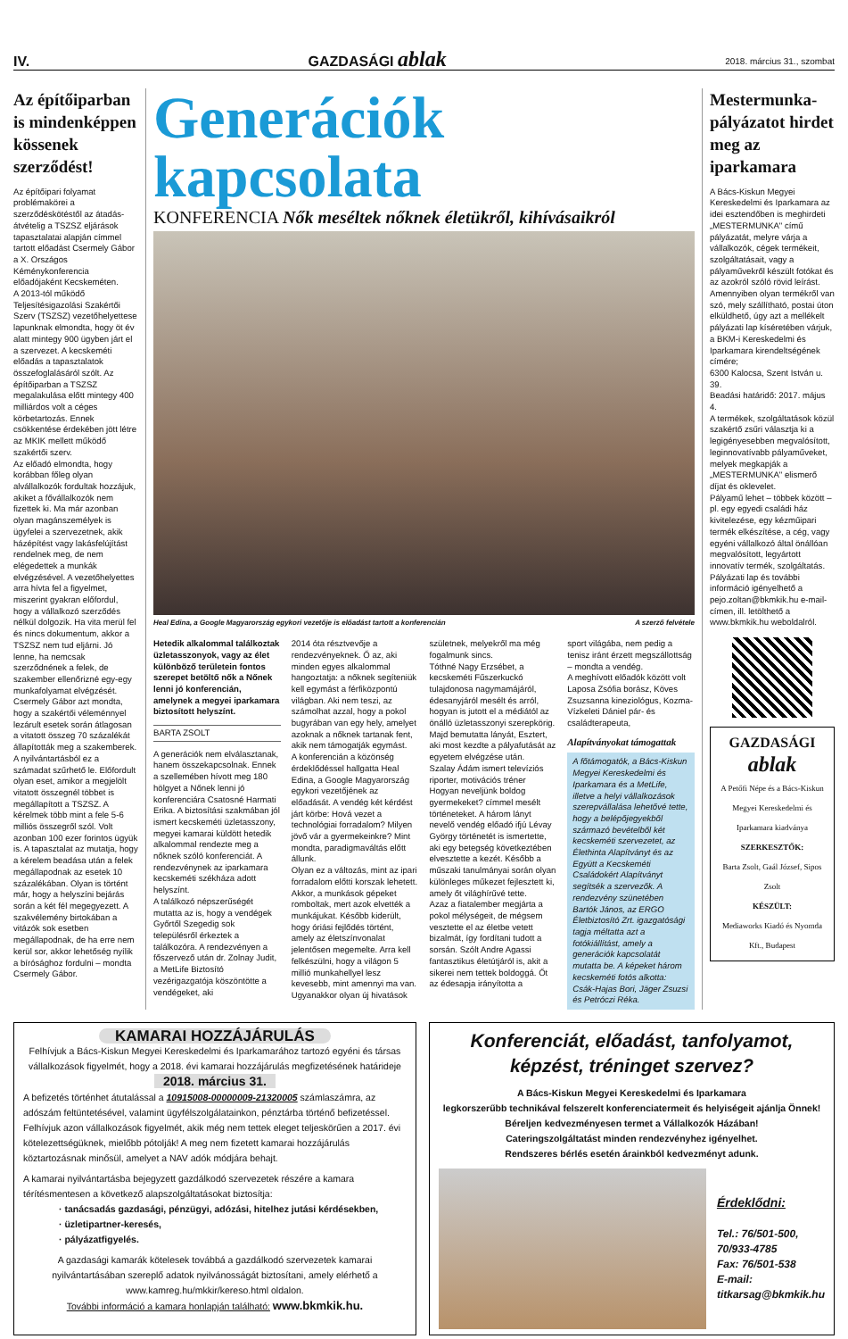IV. GAZDASÁGI ablak 2018. március 31., szombat
Az építőiparban is mindenképpen kössenek szerződést!
Az építőipari folyamat problémakörei a szerződéskötéstől az átadás-átvételig a TSZSZ eljárások tapasztalatai alapján címmel tartott előadást Csermely Gábor a X. Országos Kéménykonferencia előadójaként Kecskeméten.
A 2013-tól működő Teljesítésigazolási Szakértői Szerv (TSZSZ) vezetőhelyettese lapunknak elmondta, hogy öt év alatt mintegy 900 ügyben járt el a szervezet. A kecskeméti előadás a tapasztalatok összefoglalásáról szólt. Az építőiparban a TSZSZ megalakulása előtt mintegy 400 milliárdos volt a céges körbetartozás. Ennek csökkentése érdekében jött létre az MKIK mellett működő szakértői szerv.
Az előadó elmondta, hogy korábban főleg olyan alvállalkozók fordultak hozzájuk, akiket a fővállalkozók nem fizettek ki. Ma már azonban olyan magánszemélyek is ügyfelei a szervezetnek, akik házépítést vagy lakásfelújítást rendelnek meg, de nem elégedettek a munkák elvégzésével. A vezetőhelyettes arra hívta fel a figyelmet, miszerint gyakran előfordul, hogy a vállalkozó szerződés nélkül dolgozik. Ha vita merül fel és nincs dokumentum, akkor a TSZSZ nem tud eljárni. Jó lenne, ha nemcsak szerződnének a felek, de szakember ellenőrizné egy-egy munkafolyamat elvégzését.
Csermely Gábor azt mondta, hogy a szakértői véleménnyel lezárult esetek során átlagosan a vitatott összeg 70 százalékát állapították meg a szakemberek. A nyilvántartásból ez a számadat szűrhető le. Előfordult olyan eset, amikor a megjelölt vitatott összegnél többet is megállapított a TSZSZ. A kérelmek több mint a fele 5-6 milliós összegről szól. Volt azonban 100 ezer forintos ügyük is. A tapasztalat az mutatja, hogy a kérelem beadása után a felek megállapodnak az esetek 10 százalékában. Olyan is történt már, hogy a helyszíni bejárás során a két fél megegyezett. A szakvélemény birtokában a vitázók sok esetben megállapodnak, de ha erre nem kerül sor, akkor lehetőség nyílik a bírósághoz fordulni – mondta Csermely Gábor.
Generációk kapcsolata
KONFERENCIA Nők meséltek nőknek életükről, kihívásaikról
Heal Edina, a Google Magyarország egykori vezetője is előadást tartott a konferencián A szerző felvétele
Hetedik alkalommal találkoztak üzletasszonyok, vagy az élet különböző területein fontos szerepet betöltő nők a Nőnek lenni jó konferencián, amelynek a megyei iparkamara biztosított helyszínt.
BARTA ZSOLT
A generációk nem elválasztanak, hanem összekapcsolnak. Ennek a szellemében hívott meg 180 hölgyet a Nőnek lenni jó konferenciára Csatosné Harmati Erika. A biztosítási szakmában jól ismert kecskeméti üzletasszony, megyei kamarai küldött hetedik alkalommal rendezte meg a nőknek szóló konferenciát. A rendezvénynek az iparkamara kecskeméti székháza adott helyszínt.
A találkozó népszerűségét mutatta az is, hogy a vendégek Győrtől Szegedig sok településről érkeztek a találkozóra. A rendezvényen a főszervező után dr. Zolnay Judit, a MetLife Biztosító vezérigazgatója köszöntötte a vendégeket, aki
2014 óta résztvevője a rendezvényeknek. Ő az, aki minden egyes alkalommal hangoztatja: a nőknek segíteniük kell egymást a férfiközpontú világban. Aki nem teszi, az számolhat azzal, hogy a pokol bugyrában van egy hely, amelyet azoknak a nőknek tartanak fent, akik nem támogatják egymást.
A konferencián a közönség érdeklődéssel hallgatta Heal Edina, a Google Magyarország egykori vezetőjének az előadását. A vendég két kérdést járt körbe: Hová vezet a technológiai forradalom? Milyen jövő vár a gyermekeinkre? Mint mondta, paradigmaváltás előtt állunk.
Olyan ez a változás, mint az ipari forradalom előtti korszak lehetett. Akkor, a munkások gépeket romboltak, mert azok elvették a munkájukat. Később kiderült, hogy óriási fejlődés történt, amely az életszínvonalat jelentősen megemelte. Arra kell felkészülni, hogy a világon 5 millió munkahellyel lesz kevesebb, mint amennyi ma van. Ugyanakkor olyan új hivatások
születnek, melyekről ma még fogalmunk sincs.
Tóthné Nagy Erzsébet, a kecskeméti Fűszerkuckó tulajdonosa nagymamájáról, édesanyjáról mesélt és arról, hogyan is jutott el a médiától az önálló üzletasszonyi szerepkörig. Majd bemutatta lányát, Esztert, aki most kezdte a pályafutását az egyetem elvégzése után.
Szalay Ádám ismert televíziós riporter, motivációs tréner Hogyan neveljünk boldog gyermekeket? címmel mesélt történeteket. A három lányt nevelő vendég előadó ifjú Lévay György történetét is ismertette, aki egy betegség következtében elvesztette a kezét. Később a műszaki tanulmányai során olyan különleges műkezet fejlesztett ki, amely őt világhírűvé tette.
Azaz a fiatalember megjárta a pokol mélységeit, de mégsem vesztette el az életbe vetett bizalmát, így fordítani tudott a sorsán. Szólt Andre Agassi fantasztikus életútjáról is, akit a sikerei nem tettek boldoggá. Őt az édesapja irányította a
sport világába, nem pedig a tenisz iránt érzett megszállottság – mondta a vendég.
A meghívott előadók között volt Laposa Zsófia borász, Köves Zsuzsanna kineziológus, Kozma-Vízkeleti Dániel pár- és családterapeuta,
Alapítványokat támogattak
A főtámogatók, a Bács-Kiskun Megyei Kereskedelmi és Iparkamara és a MetLife, illetve a helyi vállalkozások szerepvállalása lehetővé tette, hogy a belépőjegyekből származó bevételből két kecskeméti szervezetet, az Élethinta Alapítványt és az Együtt a Kecskeméti Családokért Alapítványt segítsék a szervezők. A rendezvény szünetében Bartók János, az ERGO Életbiztosító Zrt. igazgatósági tagja méltatta azt a fotókiállítást, amely a generációk kapcsolatát mutatta be. A képeket három kecskeméti fotós alkotta: Csák-Hajas Bori, Jäger Zsuzsi és Petróczi Réka.
Mestermunka-pályázatot hirdet meg az iparkamara
A Bács-Kiskun Megyei Kereskedelmi és Iparkamara az idei esztendőben is meghirdeti „MESTERMUNKA" című pályázatát, melyre várja a vállalkozók, cégek termékeit, szolgáltatásait, vagy a pályaművekről készült fotókat és az azokról szóló rövid leírást. Amennyiben olyan termékről van szó, mely szállítható, postai úton elküldhető, úgy azt a mellékelt pályázati lap kíséretében várjuk, a BKM-i Kereskedelmi és Iparkamara kirendeltségének címére;
6300 Kalocsa, Szent István u. 39.
Beadási határidő: 2017. május 4.
A termékek, szolgáltatások közül szakértő zsűri választja ki a legigényesebben megvalósított, leginnovatívabb pályaműveket, melyek megkapják a „MESTERMUNKA" elismerő díjat és oklevelet.
Pályamű lehet – többek között – pl. egy egyedi családi ház kivitelezése, egy kézműipari termék elkészítése, a cég, vagy egyéni vállalkozó által önállóan megvalósított, legyártott innovatív termék, szolgáltatás.
Pályázati lap és további információ igényelhető a pejo.zoltan@bkmkik.hu e-mail-címen, ill. letölthető a www.bkmkik.hu weboldalról.
GAZDASÁGI ablak
A Petőfi Népe és a Bács-Kiskun Megyei Kereskedelmi és Iparkamara kiadványa
SZERKESZTŐK:
Barta Zsolt, Gaál József, Sipos Zsolt
KÉSZÜLT:
Mediaworks Kiadó és Nyomda Kft., Budapest
KAMARAI HOZZÁJÁRULÁS
Felhívjuk a Bács-Kiskun Megyei Kereskedelmi és Iparkamarához tartozó egyéni és társas vállalkozások figyelmét, hogy a 2018. évi kamarai hozzájárulás megfizetésének határideje
2018. március 31.
A befizetés történhet átutalással a 10915008-00000009-21320005 számlaszámra, az adószám feltüntetésével, valamint ügyfélszolgálatainkon, pénztárba történő befizetéssel. Felhívjuk azon vállalkozások figyelmét, akik még nem tettek eleget teljeskörűen a 2017. évi kötelezettségüknek, mielőbb pótolják! A meg nem fizetett kamarai hozzájárulás köztartozásnak minősül, amelyet a NAV adók módjára behajt.
A kamarai nyilvántartásba bejegyzett gazdálkodó szervezetek részére a kamara térítésmentesen a következő alapszolgáltatásokat biztosítja:
· tanácsadás gazdasági, pénzügyi, adózási, hitelhez jutási kérdésekben,
· üzletipartner-keresés,
· pályázatfigyelés.
A gazdasági kamarák kötelesek továbbá a gazdálkodó szervezetek kamarai nyilvántartásában szereplő adatok nyilvánosságát biztosítani, amely elérhető a www.kamreg.hu/mkkir/kereso.html oldalon.
További információ a kamara honlapján található: www.bkmkik.hu.
Konferenciát, előadást, tanfolyamot, képzést, tréninget szervez?
A Bács-Kiskun Megyei Kereskedelmi és Iparkamara
legkorszerűbb technikával felszerelt konferenciatermeit és helyiségeit ajánlja Önnek!
Béreljen kedvezményesen termet a Vállalkozók Házában!
Cateringszolgáltatást minden rendezvényhez igényelhet.
Rendszeres bérlés esetén árainkból kedvezményt adunk.
Érdeklődni:
Tel.: 76/501-500,
70/933-4785
Fax: 76/501-538
E-mail:
titkarsag@bkmkik.hu